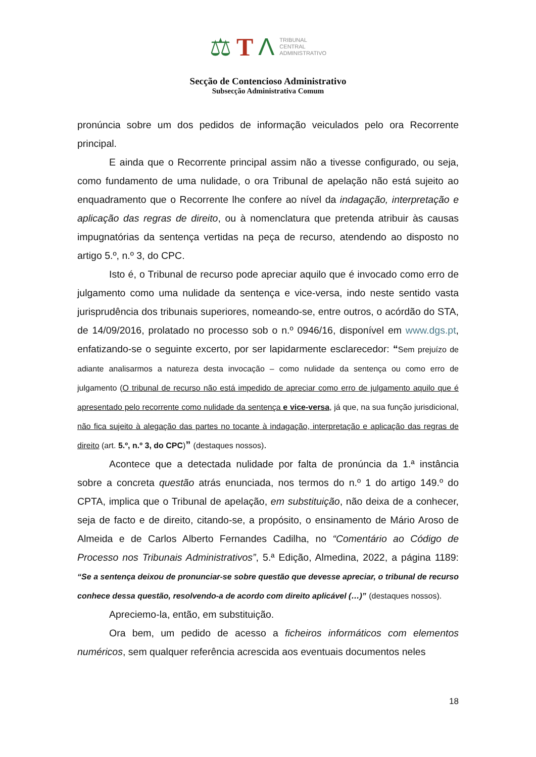⚖ T Λ TRIBUNAL
CENTRAL
ADMINISTRATIVO
Secção de Contencioso Administrativo
Subsecção Administrativa Comum
pronúncia sobre um dos pedidos de informação veiculados pelo ora Recorrente principal.
E ainda que o Recorrente principal assim não a tivesse configurado, ou seja, como fundamento de uma nulidade, o ora Tribunal de apelação não está sujeito ao enquadramento que o Recorrente lhe confere ao nível da indagação, interpretação e aplicação das regras de direito, ou à nomenclatura que pretenda atribuir às causas impugnatórias da sentença vertidas na peça de recurso, atendendo ao disposto no artigo 5.º, n.º 3, do CPC.
Isto é, o Tribunal de recurso pode apreciar aquilo que é invocado como erro de julgamento como uma nulidade da sentença e vice-versa, indo neste sentido vasta jurisprudência dos tribunais superiores, nomeando-se, entre outros, o acórdão do STA, de 14/09/2016, prolatado no processo sob o n.º 0946/16, disponível em www.dgs.pt, enfatizando-se o seguinte excerto, por ser lapidarmente esclarecedor: “Sem prejuízo de adiante analisarmos a natureza desta invocação – como nulidade da sentença ou como erro de julgamento (O tribunal de recurso não está impedido de apreciar como erro de julgamento aquilo que é apresentado pelo recorrente como nulidade da sentença e vice-versa, já que, na sua função jurisdicional, não fica sujeito à alegação das partes no tocante à indagação, interpretação e aplicação das regras de direito (art. 5.º, n.º 3, do CPC)” (destaques nossos).
Acontece que a detectada nulidade por falta de pronúncia da 1.ª instância sobre a concreta questão atrás enunciada, nos termos do n.º 1 do artigo 149.º do CPTA, implica que o Tribunal de apelação, em substituição, não deixa de a conhecer, seja de facto e de direito, citando-se, a propósito, o ensinamento de Mário Aroso de Almeida e de Carlos Alberto Fernandes Cadilha, no “Comentário ao Código de Processo nos Tribunais Administrativos”, 5.ª Edição, Almedina, 2022, a página 1189: “Se a sentença deixou de pronunciar-se sobre questão que devesse apreciar, o tribunal de recurso conhece dessa questão, resolvendo-a de acordo com direito aplicável (…)” (destaques nossos).
Apreciemo-la, então, em substituição.
Ora bem, um pedido de acesso a ficheiros informáticos com elementos numéricos, sem qualquer referência acrescida aos eventuais documentos neles
18